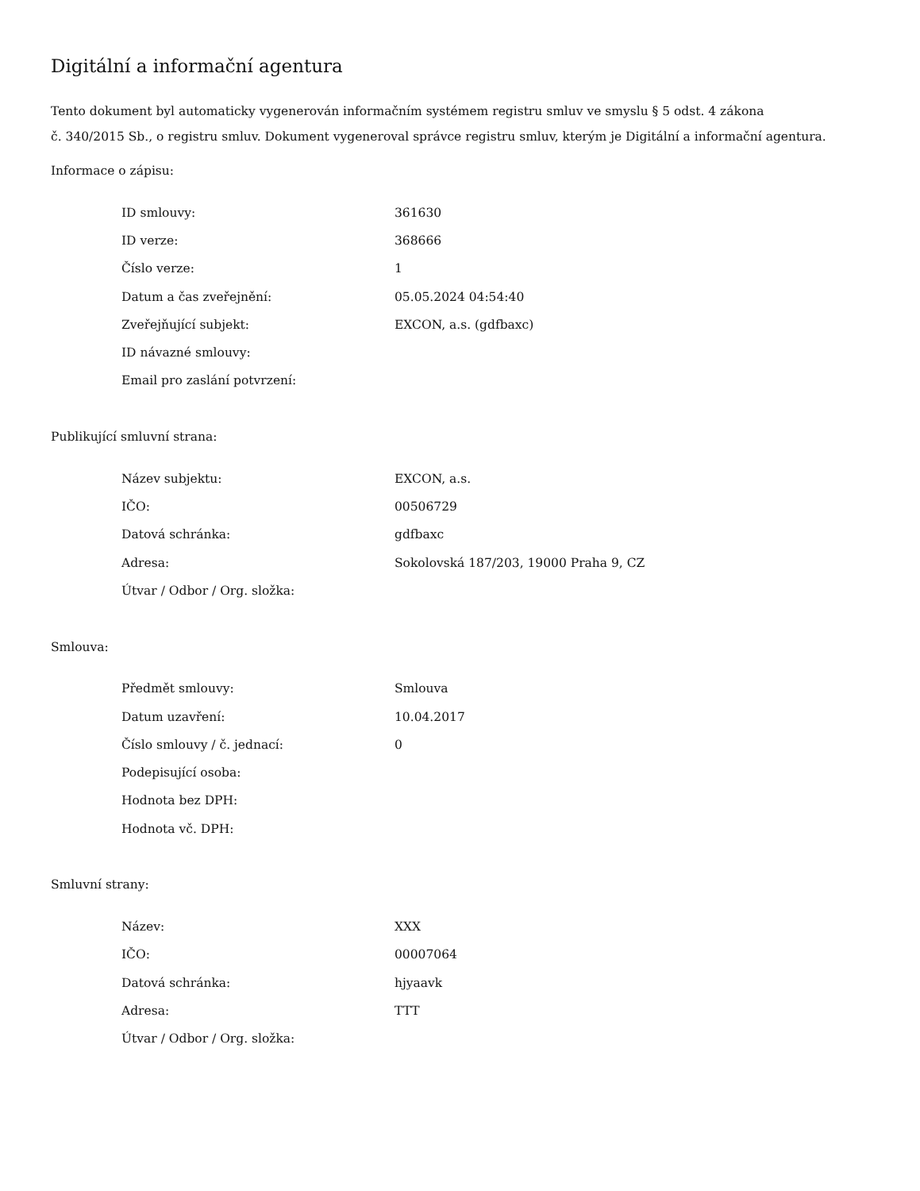Digitální a informační agentura
Tento dokument byl automaticky vygenerován informačním systémem registru smluv ve smyslu § 5 odst. 4 zákona
č. 340/2015 Sb., o registru smluv. Dokument vygeneroval správce registru smluv, kterým je Digitální a informační agentura.
Informace o zápisu:
| ID smlouvy: | 361630 |
| ID verze: | 368666 |
| Číslo verze: | 1 |
| Datum a čas zveřejnění: | 05.05.2024 04:54:40 |
| Zveřejňující subjekt: | EXCON, a.s. (gdfbaxc) |
| ID návazné smlouvy: | |
| Email pro zaslání potvrzení: | |
Publikující smluvní strana:
| Název subjektu: | EXCON, a.s. |
| IČO: | 00506729 |
| Datová schránka: | gdfbaxc |
| Adresa: | Sokolovská 187/203, 19000 Praha 9, CZ |
| Útvar / Odbor / Org. složka: | |
Smlouva:
| Předmět smlouvy: | Smlouva |
| Datum uzavření: | 10.04.2017 |
| Číslo smlouvy / č. jednací: | 0 |
| Podepisující osoba: | |
| Hodnota bez DPH: | |
| Hodnota vč. DPH: | |
Smluvní strany:
| Název: | XXX |
| IČO: | 00007064 |
| Datová schránka: | hjyaavk |
| Adresa: | TTT |
| Útvar / Odbor / Org. složka: | |